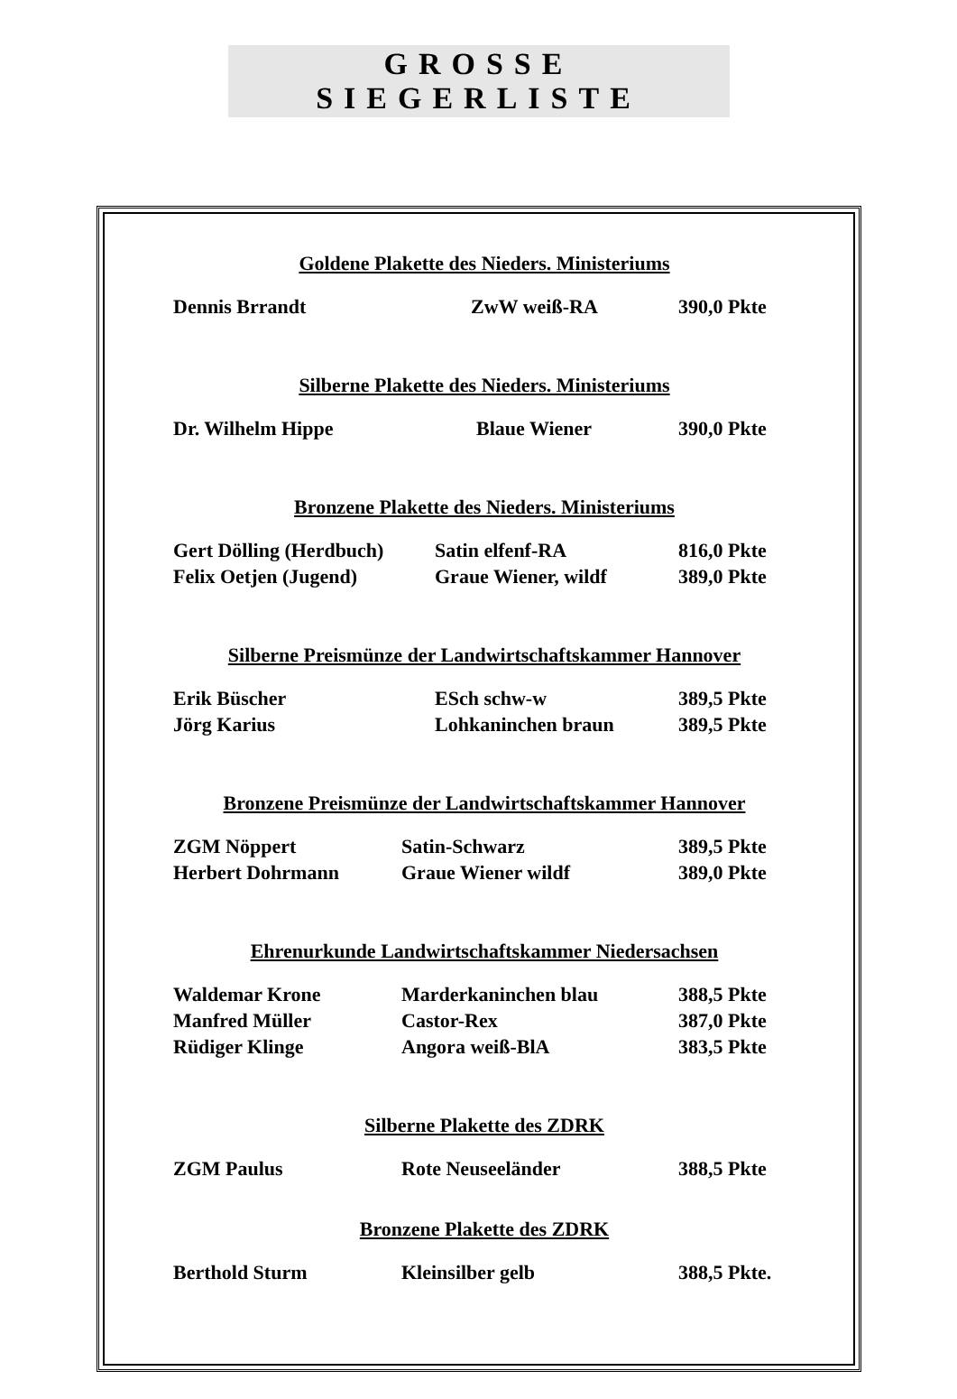GROSSE SIEGERLISTE
Goldene Plakette des Nieders. Ministeriums
| Dennis Brrandt | ZwW weiß-RA | 390,0 Pkte |
Silberne Plakette des Nieders. Ministeriums
| Dr. Wilhelm Hippe | Blaue Wiener | 390,0 Pkte |
Bronzene Plakette des Nieders. Ministeriums
| Gert Dölling (Herdbuch) | Satin elfenf-RA | 816,0 Pkte |
| Felix Oetjen (Jugend) | Graue Wiener, wildf | 389,0 Pkte |
Silberne Preismünze der Landwirtschaftskammer Hannover
| Erik Büscher | ESch schw-w | 389,5 Pkte |
| Jörg Karius | Lohkaninchen braun | 389,5 Pkte |
Bronzene Preismünze der Landwirtschaftskammer Hannover
| ZGM Nöppert | Satin-Schwarz | 389,5 Pkte |
| Herbert Dohrmann | Graue Wiener wildf | 389,0 Pkte |
Ehrenurkunde Landwirtschaftskammer Niedersachsen
| Waldemar Krone | Marderkaninchen blau | 388,5 Pkte |
| Manfred Müller | Castor-Rex | 387,0 Pkte |
| Rüdiger Klinge | Angora weiß-BlA | 383,5 Pkte |
Silberne Plakette des ZDRK
| ZGM Paulus | Rote Neuseeländer | 388,5 Pkte |
Bronzene Plakette des ZDRK
| Berthold Sturm | Kleinsilber gelb | 388,5 Pkte. |